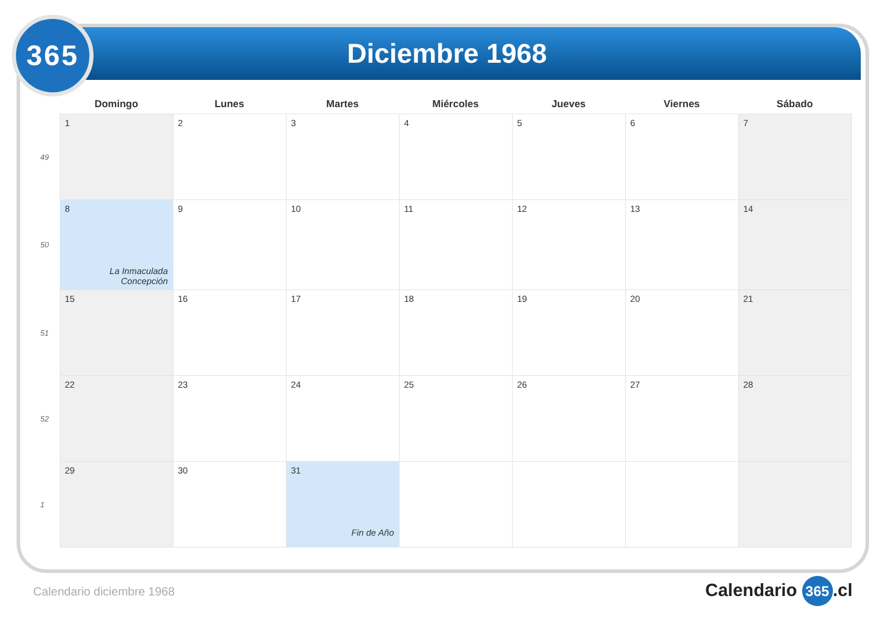365 Diciembre 1968
| | Domingo | Lunes | Martes | Miércoles | Jueves | Viernes | Sábado |
| --- | --- | --- | --- | --- | --- | --- | --- |
| 49 | 1 | 2 | 3 | 4 | 5 | 6 | 7 |
| 50 | 8 La Inmaculada Concepción | 9 | 10 | 11 | 12 | 13 | 14 |
| 51 | 15 | 16 | 17 | 18 | 19 | 20 | 21 |
| 52 | 22 | 23 | 24 | 25 | 26 | 27 | 28 |
| 1 | 29 | 30 | 31 Fin de Año | | | | |
Calendario diciembre 1968 Calendario 365.cl